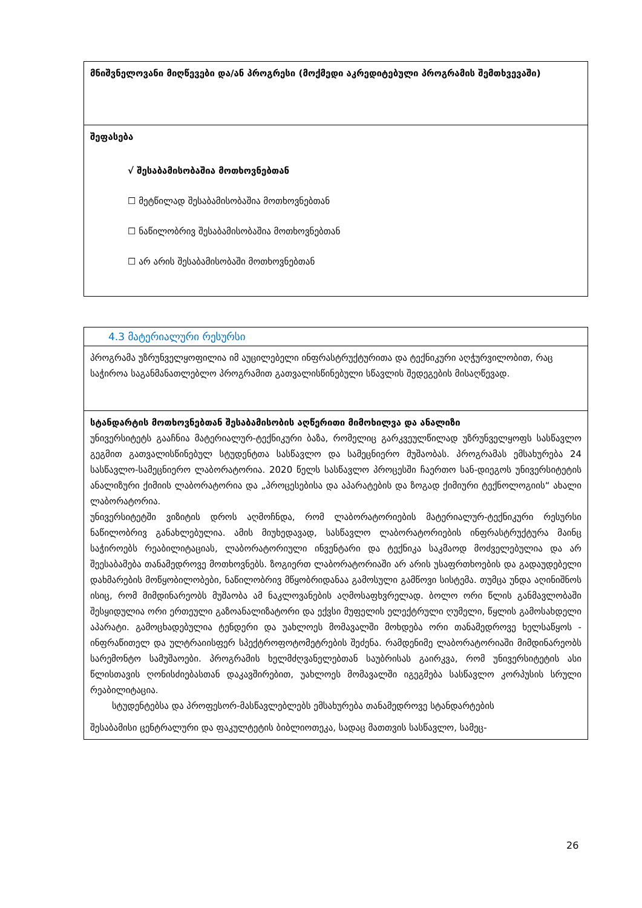| მნიშვნელოვანი მიღწევები და/ან პროგრესი (მოქმედი აკრედიტებული პროგრამის შემთხვევაში) |
| შეფასება √ შესაბამისობაშია მოთხოვნებთან ☐ მეტწილად შესაბამისობაშია მოთხოვნებთან ☐ ნაწილობრივ შესაბამისობაშია მოთხოვნებთან ☐ არ არის შესაბამისობაში მოთხოვნებთან |
| 4.3 მატერიალური რესურსი |
| პროგრამა უზრუნველყოფილია იმ აუცილებელი ინფრასტრუქტურითა და ტექნიკური აღჭურვილობით, რაც საჭიროა საგანმანათლებლო პროგრამით გათვალისწინებული სწავლის შედეგების მისაღწევად. |
| სტანდარტის მოთხოვნებთან შესაბამისობის აღწერითი მიმოხილვა და ანალიზი უნივერსიტეტს გააჩნია მატერიალურ-ტექნიკური ბაზა, რომელიც გარკვეულწილად უზრუნველყოფს სასწავლო გეგმით გათვალისწინებულ სტუდენტთა სასწავლო და სამეცნიერო მუშაობას. პროგრამას ემსახურება 24 სასწავლო-სამეცნიერო ლაბორატორია. 2020 წელს სასწავლო პროცესში ჩაერთო სან-დიეგოს უნივერსიტეტის ანალიზური ქიმიის ლაბორატორია და „პროცესებისა და აპარატების და ზოგად ქიმიური ტექნოლოგიის“ ახალი ლაბორატორია. უნივერსიტეტში ვიზიტის დროს აღმოჩნდა, რომ ლაბორატორიების მატერიალურ-ტექნიკური რესურსი ნაწილობრივ განახლებულია. ამის მიუხედავად, სასწავლო ლაბორატორიების ინფრასტრუქტურა მაინც საჭიროებს რეაბილიტაციას, ლაბორატორიული ინვენტარი და ტექნიკა საკმაოდ მოძველებულია და არ შეესაბამება თანამედროვე მოთხოვნებს. ზოგიერთ ლაბორატორიაში არ არის უსაფრთხოების და გადაუდებელი დახმარების მოწყობილობები, ნაწილობრივ მწყობრიდანაა გამოსული გამწოვი სისტემა. თუმცა უნდა აღინიშნოს ისიც, რომ მიმდინარეობს მუშაობა ამ ნაკლოვანების აღმოსაფხვრელად. ბოლო ორი წლის განმავლობაში შესყიდულია ორი ერთეული გაზოანალიზატორი და ექვსი მუფელის ელექტრული ღუმელი, წყლის გამოსახდელი აპარატი. გამოცხადებულია ტენდერი და უახლოეს მომავალში მოხდება ორი თანამედროვე ხელსაწყოს - ინფრაწითელ და ულტრაიისფერ სპექტროფოტომეტრების შეძენა. რამდენიმე ლაბორატორიაში მიმდინარეობს სარემონტო სამუშაოები. პროგრამის ხელმძღვანელებთან საუბრისას გაირკვა, რომ უნივერსიტეტის ასი წლისთავის ღონისძიებასთან დაკავშირებით, უახლოეს მომავალში იგეგმება სასწავლო კორპუსის სრული რეაბილიტაცია. სტუდენტებსა და პროფესორ-მასწავლებლებს ემსახურება თანამედროვე სტანდარტების შესაბამისი ცენტრალური და ფაკულტეტის ბიბლიოთეკა, სადაც მათთვის სასწავლო, სამეც- |
26